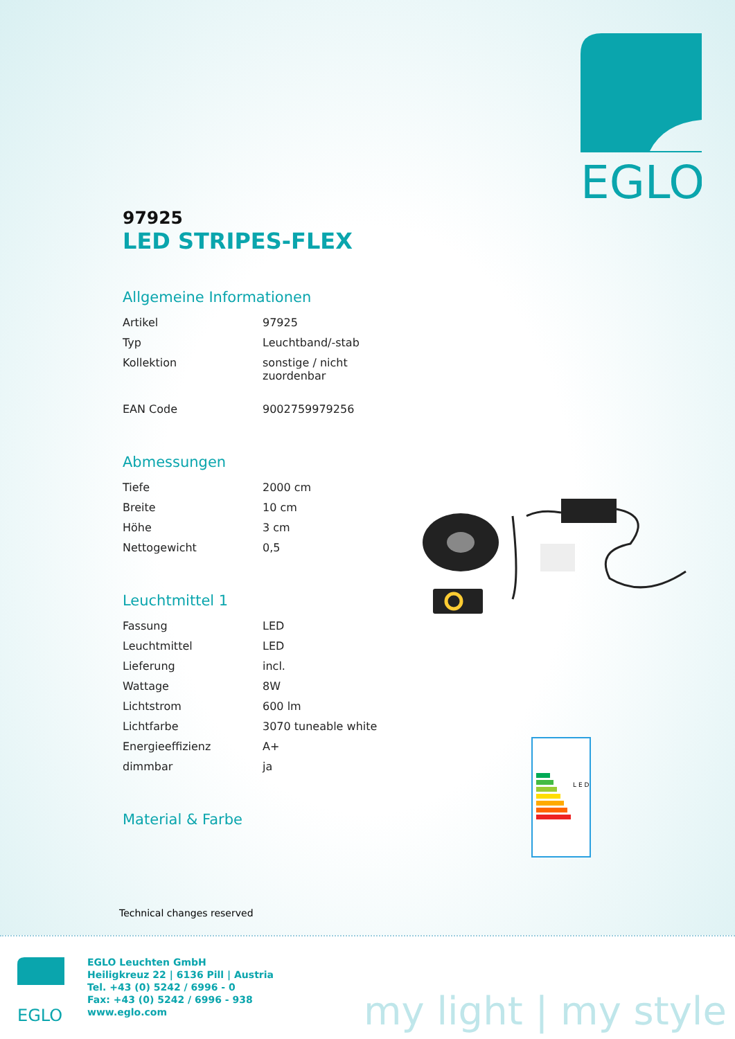EGLO
97925
LED STRIPES-FLEX
Allgemeine Informationen
| Artikel | 97925 |
| Typ | Leuchtband/-stab |
| Kollektion | sonstige / nicht zuordenbar |
| EAN Code | 9002759979256 |
Abmessungen
| Tiefe | 2000 cm |
| Breite | 10 cm |
| Höhe | 3 cm |
| Nettogewicht | 0,5 |
Leuchtmittel 1
| Fassung | LED |
| Leuchtmittel | LED |
| Lieferung | incl. |
| Wattage | 8W |
| Lichtstrom | 600 lm |
| Lichtfarbe | 3070 tuneable white |
| Energieeffizienz | A+ |
| dimmbar | ja |
Material & Farbe
L E D
Technical changes reserved
EGLO
EGLO Leuchten GmbH
Heiligkreuz 22 | 6136 Pill | Austria
Tel. +43 (0) 5242 / 6996 - 0
Fax: +43 (0) 5242 / 6996 - 938
www.eglo.com
my light | my style